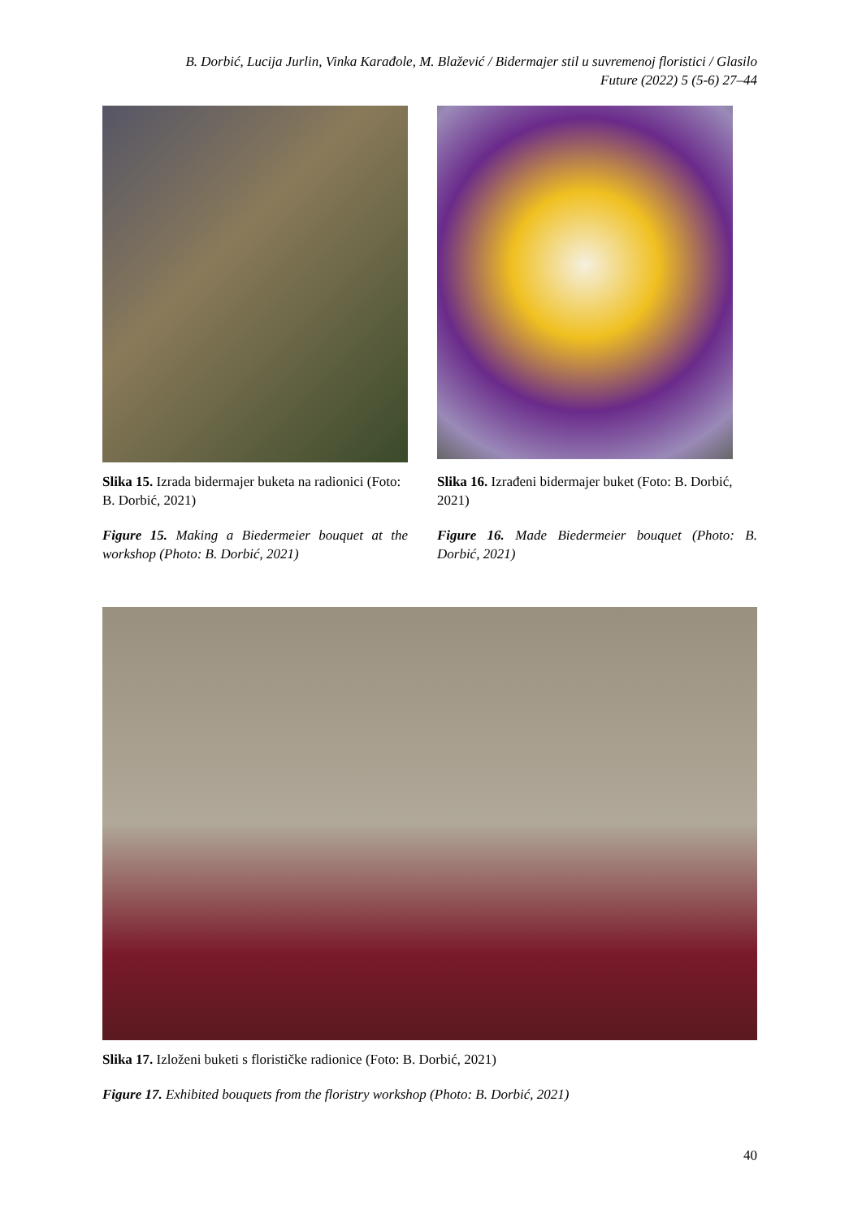B. Dorbić, Lucija Jurlin, Vinka Karađole, M. Blažević / Bidermajer stil u suvremenoj floristici / Glasilo Future (2022) 5 (5-6) 27–44
Slika 15. Izrada bidermajer buketa na radionici (Foto: B. Dorbić, 2021)
Figure 15. Making a Biedermeier bouquet at the workshop (Photo: B. Dorbić, 2021)
Slika 16. Izrađeni bidermajer buket (Foto: B. Dorbić, 2021)
Figure 16. Made Biedermeier bouquet (Photo: B. Dorbić, 2021)
Slika 17. Izloženi buketi s florističke radionice (Foto: B. Dorbić, 2021)
Figure 17. Exhibited bouquets from the floristry workshop (Photo: B. Dorbić, 2021)
40